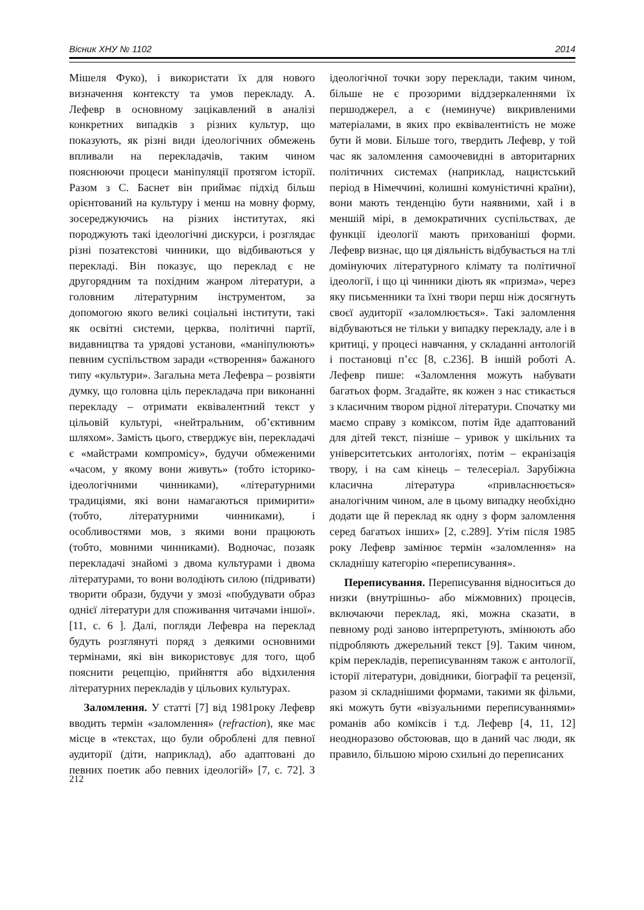Вісник ХНУ № 1102 2014
Мішеля Фуко), і використати їх для нового визначення контексту та умов перекладу. А. Лефевр в основному зацікавлений в аналізі конкретних випадків з різних культур, що показують, як різні види ідеологічних обмежень впливали на перекладачів, таким чином пояснюючи процеси маніпуляції протягом історії. Разом з С. Баснет він приймає підхід більш орієнтований на культуру і менш на мовну форму, зосереджуючись на різних інститутах, які породжують такі ідеологічні дискурси, і розглядає різні позатекстові чинники, що відбиваються у перекладі. Він показує, що переклад є не другорядним та похідним жанром літератури, а головним літературним інструментом, за допомогою якого великі соціальні інститути, такі як освітні системи, церква, політичні партії, видавництва та урядові установи, «маніпулюють» певним суспільством заради «створення» бажаного типу «культури». Загальна мета Лефевра – розвіяти думку, що головна ціль перекладача при виконанні перекладу – отримати еквівалентний текст у цільовій культурі, «нейтральним, об’єктивним шляхом». Замість цього, стверджує він, перекладачі є «майстрами компромісу», будучи обмеженими «часом, у якому вони живуть» (тобто історико-ідеологічними чинниками), «літературними традиціями, які вони намагаються примирити» (тобто, літературними чинниками), і особливостями мов, з якими вони працюють (тобто, мовними чинниками). Водночас, позаяк перекладачі знайомі з двома культурами і двома літературами, то вони володіють силою (підривати) творити образи, будучи у змозі «побудувати образ однієї літератури для споживання читачами іншої». [11, с. 6 ]. Далі, погляди Лефевра на переклад будуть розглянуті поряд з деякими основними термінами, які він використовує для того, щоб пояснити рецепцію, прийняття або відхилення літературних перекладів у цільових культурах.
Заломлення. У статті [7] від 1981року Лефевр вводить термін «заломлення» (refraction), яке має місце в «текстах, що були оброблені для певної аудиторії (діти, наприклад), або адаптовані до певних поетик або певних ідеологій» [7, с. 72]. З ідеологічної точки зору переклади, таким чином, більше не є прозорими віддзеркаленнями їх першоджерел, а є (неминуче) викривленими матеріалами, в яких про еквівалентність не може бути й мови. Більше того, твердить Лефевр, у той час як заломлення самоочевидні в авторитарних політичних системах (наприклад, нацистський період в Німеччині, колишні комуністичні країни), вони мають тенденцію бути наявними, хай і в меншій мірі, в демократичних суспільствах, де функції ідеології мають прихованіші форми. Лефевр визнає, що ця діяльність відбувається на тлі домінуючих літературного клімату та політичної ідеології, і що ці чинники діють як «призма», через яку письменники та їхні твори перш ніж досягнуть своєї аудиторії «заломлюється». Такі заломлення відбуваються не тільки у випадку перекладу, але і в критиці, у процесі навчання, у складанні антологій і постановці п’єс [8, с.236]. В іншій роботі А. Лефевр пише: «Заломлення можуть набувати багатьох форм. Згадайте, як кожен з нас стикається з класичним твором рідної літератури. Спочатку ми маємо справу з коміксом, потім йде адаптований для дітей текст, пізніше – уривок у шкільних та університетських антологіях, потім – екранізація твору, і на сам кінець – телесеріал. Зарубіжна класична література «привласнюється» аналогічним чином, але в цьому випадку необхідно додати ще й переклад як одну з форм заломлення серед багатьох інших» [2, с.289]. Утім після 1985 року Лефевр замінює термін «заломлення» на складнішу категорію «переписування».
Переписування. Переписування відноситься до низки (внутрішньо- або міжмовних) процесів, включаючи переклад, які, можна сказати, в певному роді заново інтерпретують, змінюють або підробляють джерельний текст [9]. Таким чином, крім перекладів, переписуванням також є антології, історії літератури, довідники, біографії та рецензії, разом зі складнішими формами, такими як фільми, які можуть бути «візуальними переписуваннями» романів або коміксів і т.д. Лефевр [4, 11, 12] неодноразово обстоював, що в даний час люди, як правило, більшою мірою схильні до переписаних
212